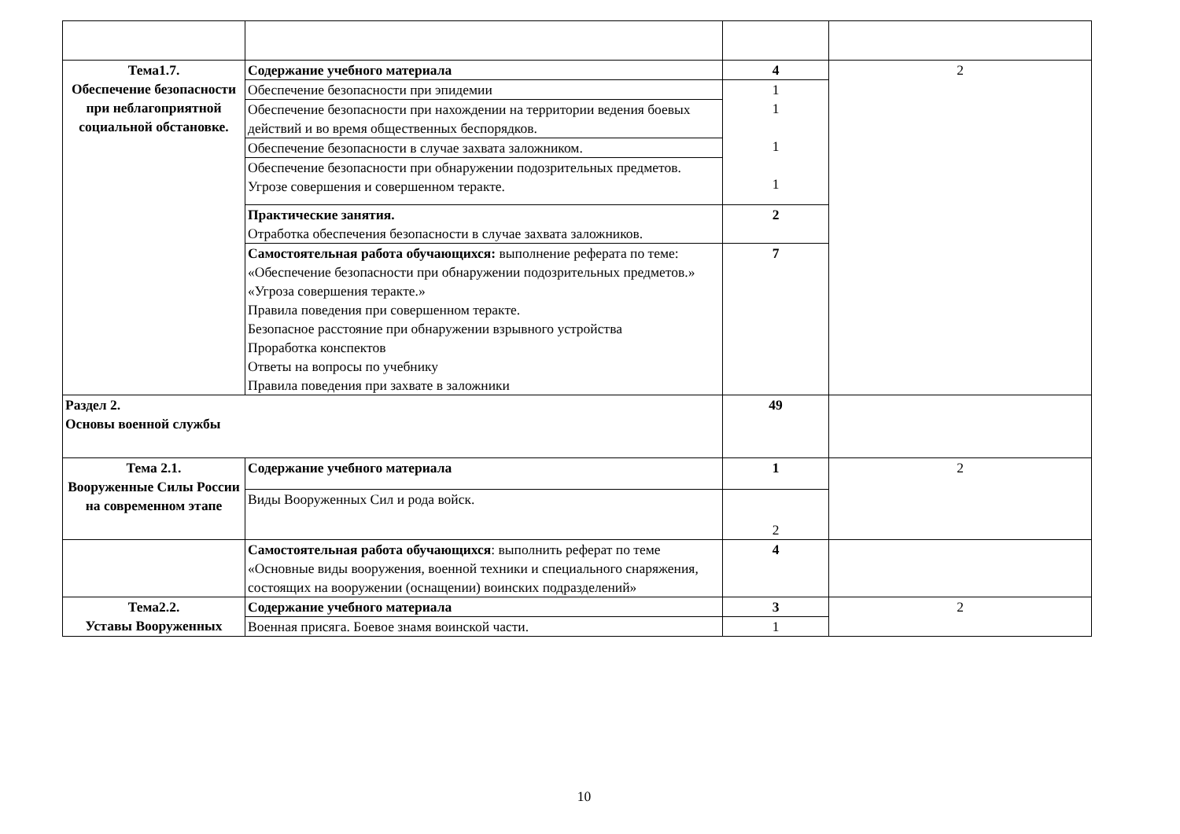| Тема1.7. Обеспечение безопасности при неблагоприятной социальной обстановке. | Содержание учебного материала | 4 | 2 |
| | Обеспечение безопасности при эпидемии | 1 1 1 1 | |
| | Обеспечение безопасности при нахождении на территории ведения боевых действий и во время общественных беспорядков. | | |
| | Обеспечение безопасности в случае захвата заложником. | | |
| | Обеспечение безопасности при обнаружении подозрительных предметов. Угрозе совершения и совершенном теракте. | | |
| | Практические занятия. Отработка обеспечения безопасности в случае захвата заложников. | 2 | |
| | Самостоятельная работа обучающихся: выполнение реферата по теме: «Обеспечение безопасности при обнаружении подозрительных предметов.» «Угроза совершения теракте.» Правила поведения при совершенном теракте. Безопасное расстояние при обнаружении взрывного устройства Проработка конспектов Ответы на вопросы по учебнику Правила поведения при захвате в заложники | 7 | |
| Раздел 2. Основы военной службы | | 49 | |
| Тема 2.1. Вооруженные Силы России на современном этапе | Содержание учебного материала | 1 | 2 |
| | Виды Вооруженных Сил и рода войск. | 2 | |
| | Самостоятельная работа обучающихся : выполнить реферат по теме «Основные виды вооружения, военной техники и специального снаряжения, состоящих на вооружении (оснащении) воинских подразделений» | 4 | |
| Тема2.2. Уставы Вооруженных | Содержание учебного материала | 3 | 2 |
| | Военная присяга. Боевое знамя воинской части. | 1 | |
10